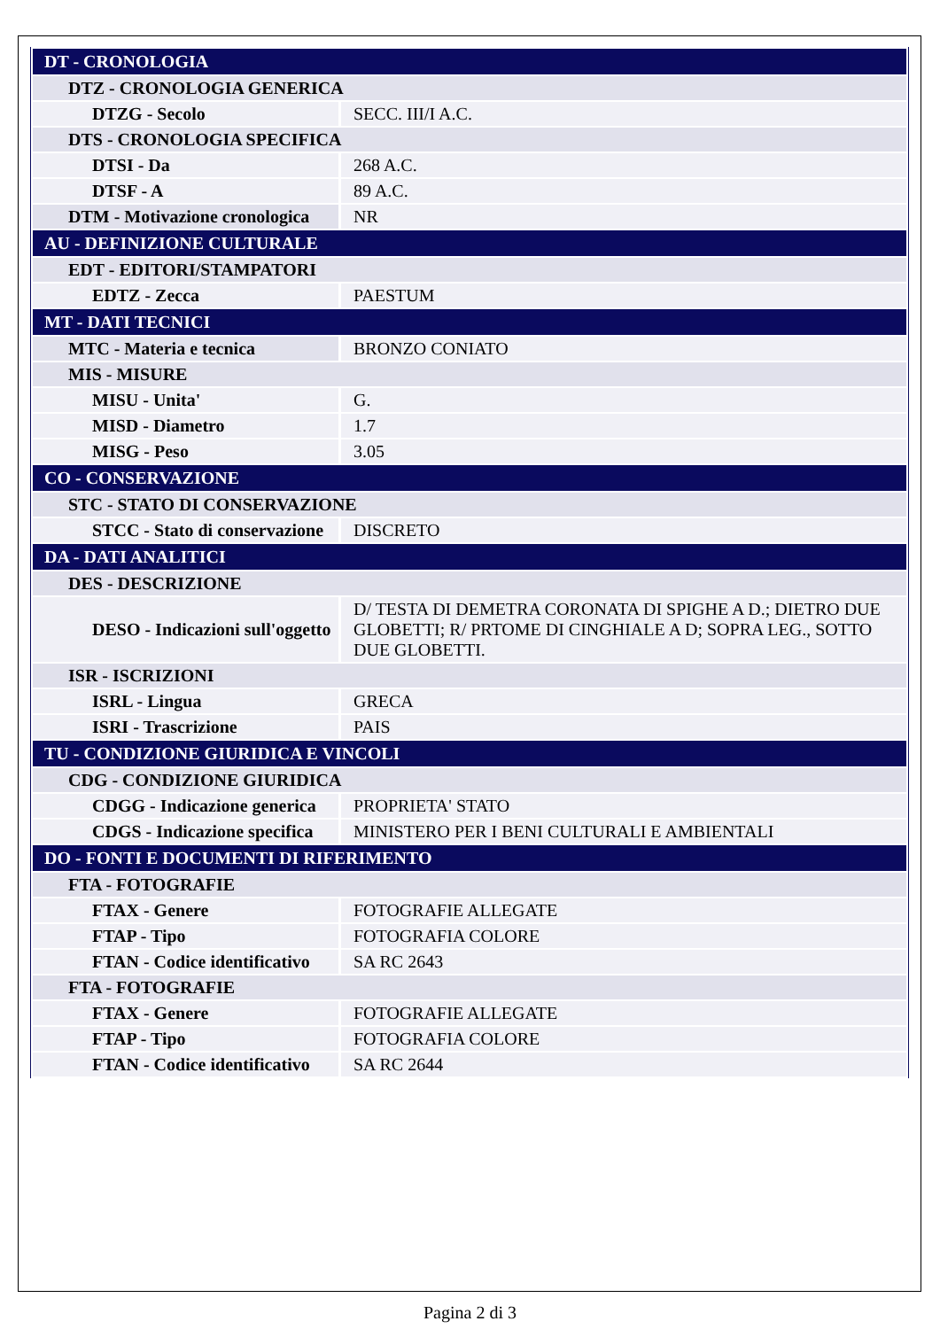| DT - CRONOLOGIA | |
| DTZ - CRONOLOGIA GENERICA | |
| DTZG - Secolo | SECC. III/I A.C. |
| DTS - CRONOLOGIA SPECIFICA | |
| DTSI - Da | 268 A.C. |
| DTSF - A | 89 A.C. |
| DTM - Motivazione cronologica | NR |
| AU - DEFINIZIONE CULTURALE | |
| EDT - EDITORI/STAMPATORI | |
| EDTZ - Zecca | PAESTUM |
| MT - DATI TECNICI | |
| MTC - Materia e tecnica | BRONZO CONIATO |
| MIS - MISURE | |
| MISU - Unita' | G. |
| MISD - Diametro | 1.7 |
| MISG - Peso | 3.05 |
| CO - CONSERVAZIONE | |
| STC - STATO DI CONSERVAZIONE | |
| STCC - Stato di conservazione | DISCRETO |
| DA - DATI ANALITICI | |
| DES - DESCRIZIONE | |
| DESO - Indicazioni sull'oggetto | D/ TESTA DI DEMETRA CORONATA DI SPIGHE A D.; DIETRO DUE GLOBETTI; R/ PRTOME DI CINGHIALE A D; SOPRA LEG., SOTTO DUE GLOBETTI. |
| ISR - ISCRIZIONI | |
| ISRL - Lingua | GRECA |
| ISRI - Trascrizione | PAIS |
| TU - CONDIZIONE GIURIDICA E VINCOLI | |
| CDG - CONDIZIONE GIURIDICA | |
| CDGG - Indicazione generica | PROPRIETA' STATO |
| CDGS - Indicazione specifica | MINISTERO PER I BENI CULTURALI E AMBIENTALI |
| DO - FONTI E DOCUMENTI DI RIFERIMENTO | |
| FTA - FOTOGRAFIE | |
| FTAX - Genere | FOTOGRAFIE ALLEGATE |
| FTAP - Tipo | FOTOGRAFIA COLORE |
| FTAN - Codice identificativo | SA RC 2643 |
| FTA - FOTOGRAFIE | |
| FTAX - Genere | FOTOGRAFIE ALLEGATE |
| FTAP - Tipo | FOTOGRAFIA COLORE |
| FTAN - Codice identificativo | SA RC 2644 |
Pagina 2 di 3